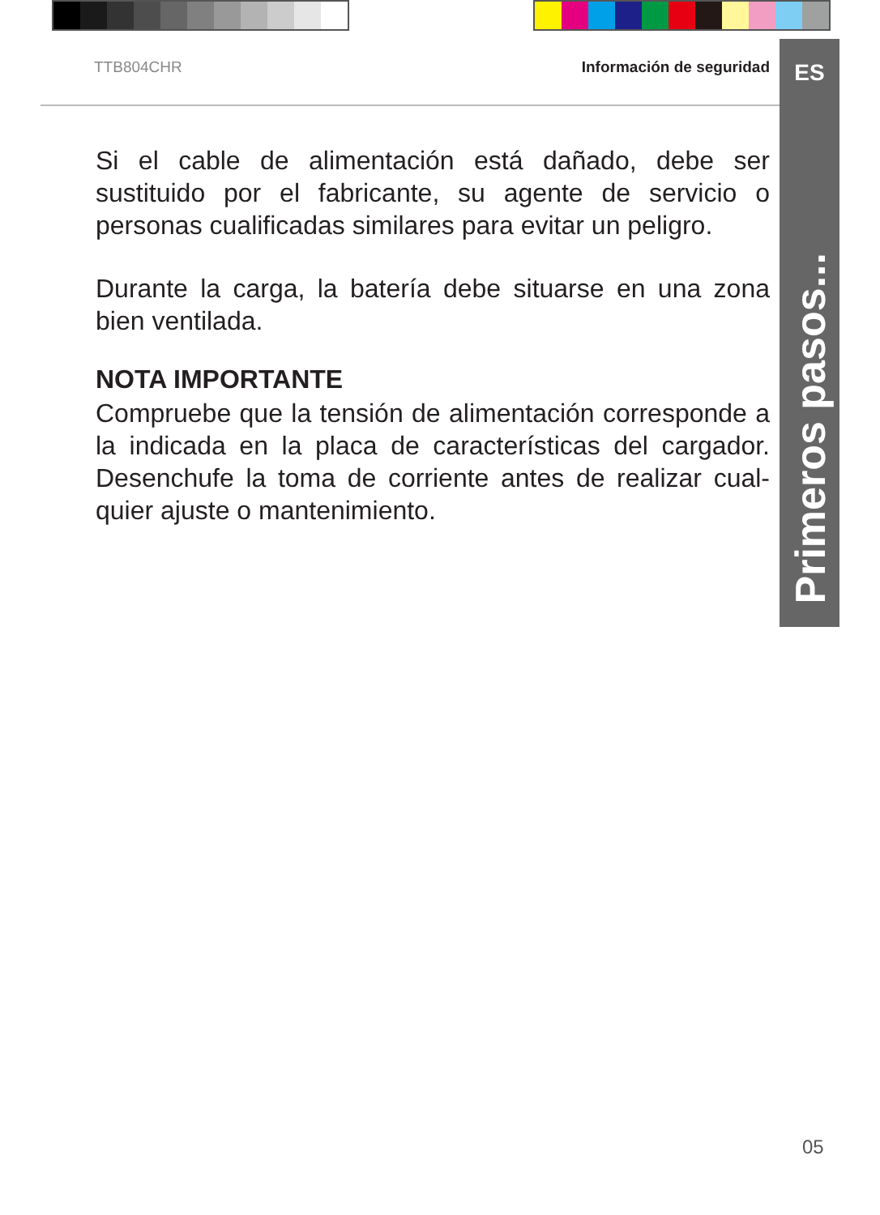TTB804CHR Información de seguridad
ES
Primeros pasos...
Si el cable de alimentación está dañado, debe ser sustituido por el fabricante, su agente de servicio o personas cualificadas similares para evitar un peligro.
Durante la carga, la batería debe situarse en una zona bien ventilada.
NOTA IMPORTANTE
Compruebe que la tensión de alimentación corresponde a la indicada en la placa de características del cargador. Desenchufe la toma de corriente antes de realizar cual-quier ajuste o mantenimiento.
05